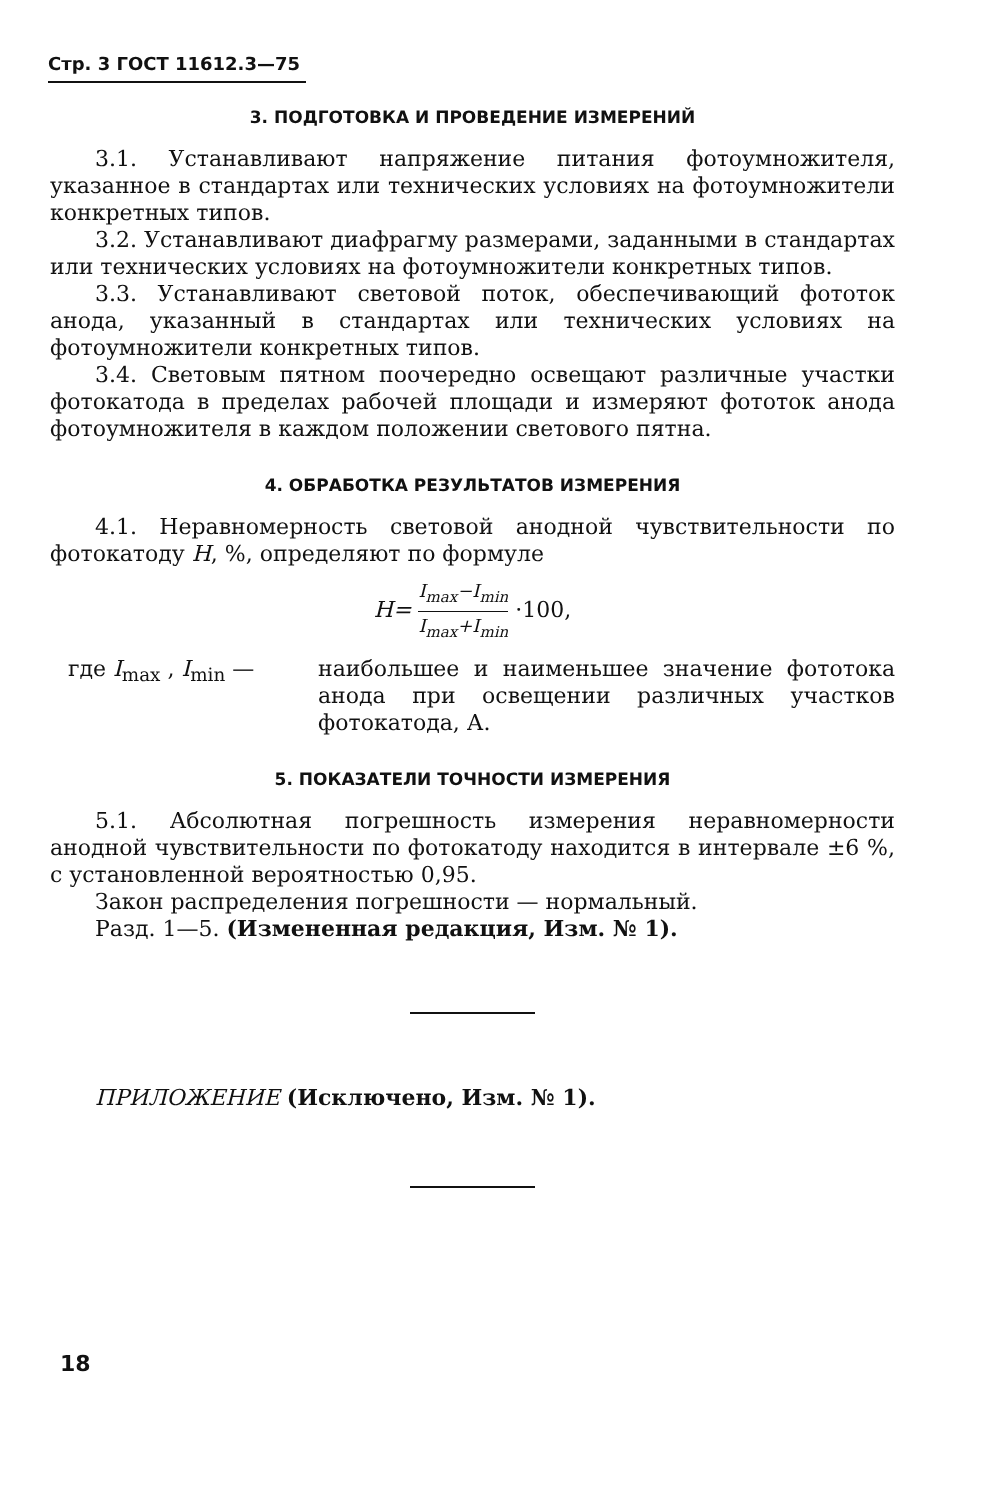Стр. 3 ГОСТ 11612.3—75
3. ПОДГОТОВКА И ПРОВЕДЕНИЕ ИЗМЕРЕНИЙ
3.1. Устанавливают напряжение питания фотоумножителя, указанное в стандартах или технических условиях на фотоумножители конкретных типов.
3.2. Устанавливают диафрагму размерами, заданными в стандартах или технических условиях на фотоумножители конкретных типов.
3.3. Устанавливают световой поток, обеспечивающий фототок анода, указанный в стандартах или технических условиях на фотоумножители конкретных типов.
3.4. Световым пятном поочередно освещают различные участки фотокатода в пределах рабочей площади и измеряют фототок анода фотоумножителя в каждом положении светового пятна.
4. ОБРАБОТКА РЕЗУЛЬТАТОВ ИЗМЕРЕНИЯ
4.1. Неравномерность световой анодной чувствительности по фотокатоду H, %, определяют по формуле
H= I<sub>max</sub>−I<sub>min</sub> I<sub>max</sub>+I<sub>min</sub> ·100,
где I<sub>max</sub> , I<sub>min</sub> — наибольшее и наименьшее значение фототока анода при освещении различных участков фотокатода, А.
5. ПОКАЗАТЕЛИ ТОЧНОСТИ ИЗМЕРЕНИЯ
5.1. Абсолютная погрешность измерения неравномерности анодной чувствительности по фотокатоду находится в интервале ±6 %, с установленной вероятностью 0,95.
Закон распределения погрешности — нормальный.
Разд. 1—5. (Измененная редакция, Изм. № 1).
ПРИЛОЖЕНИЕ (Исключено, Изм. № 1).
18